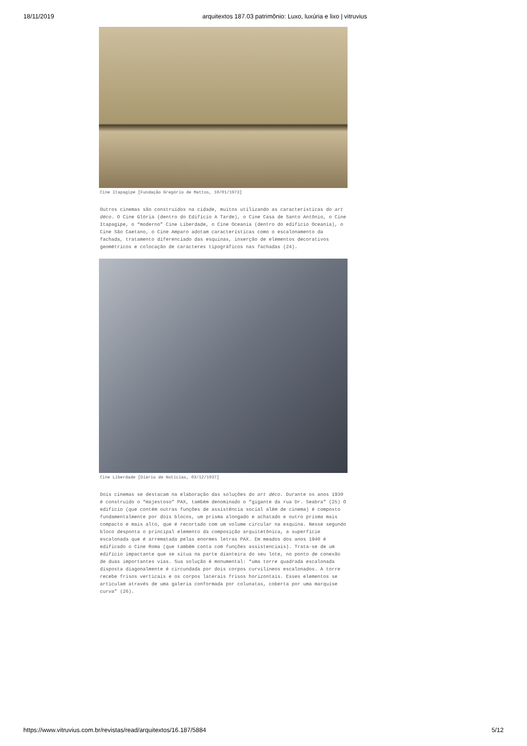18/11/2019 arquitextos 187.03 patrimônio: Luxo, luxúria e lixo | vitruvius
Cine Itapagipe [Fundação Gregório de Mattos, 10/01/1973]
Outros cinemas são construídos na cidade, muitos utilizando as características do art déco. O Cine Glória (dentro do Edifício A Tarde), o Cine Casa de Santo Antônio, o Cine Itapagipe, o “moderno” Cine Liberdade, o Cine Oceania (dentro do edifício Oceania), o Cine São Caetano, o Cine Amparo adotam características como o escalonamento da fachada, tratamento diferenciado das esquinas, inserção de elementos decorativos geométricos e colocação de caracteres tipográficos nas fachadas (24).
Cine Liberdade [Diário de Notícias, 03/12/1937]
Dois cinemas se destacam na elaboração das soluções do art déco. Durante os anos 1930 é construído o “majestoso” PAX, também denominado o “gigante da rua Dr. Seabra” (25) O edifício (que contém outras funções de assistência social além de cinema) é composto fundamentalmente por dois blocos, um prisma alongado e achatado e outro prisma mais compacto e mais alto, que é recortado com um volume circular na esquina. Nesse segundo bloco desponta o principal elemento da composição arquitetônica, a superfície escalonada que é arrematada pelas enormes letras PAX. Em meados dos anos 1940 é edificado o Cine Roma (que também conta com funções assistenciais). Trata-se de um edifício impactante que se situa na parte dianteira do seu lote, no ponto de conexão de duas importantes vias. Sua solução é monumental: “uma torre quadrada escalonada disposta diagonalmente é circundada por dois corpos curvilíneos escalonados. A torre recebe frisos verticais e os corpos laterais frisos horizontais. Esses elementos se articulam através de uma galeria conformada por colunatas, coberta por uma marquise curva” (26).
https://www.vitruvius.com.br/revistas/read/arquitextos/16.187/5884 5/12